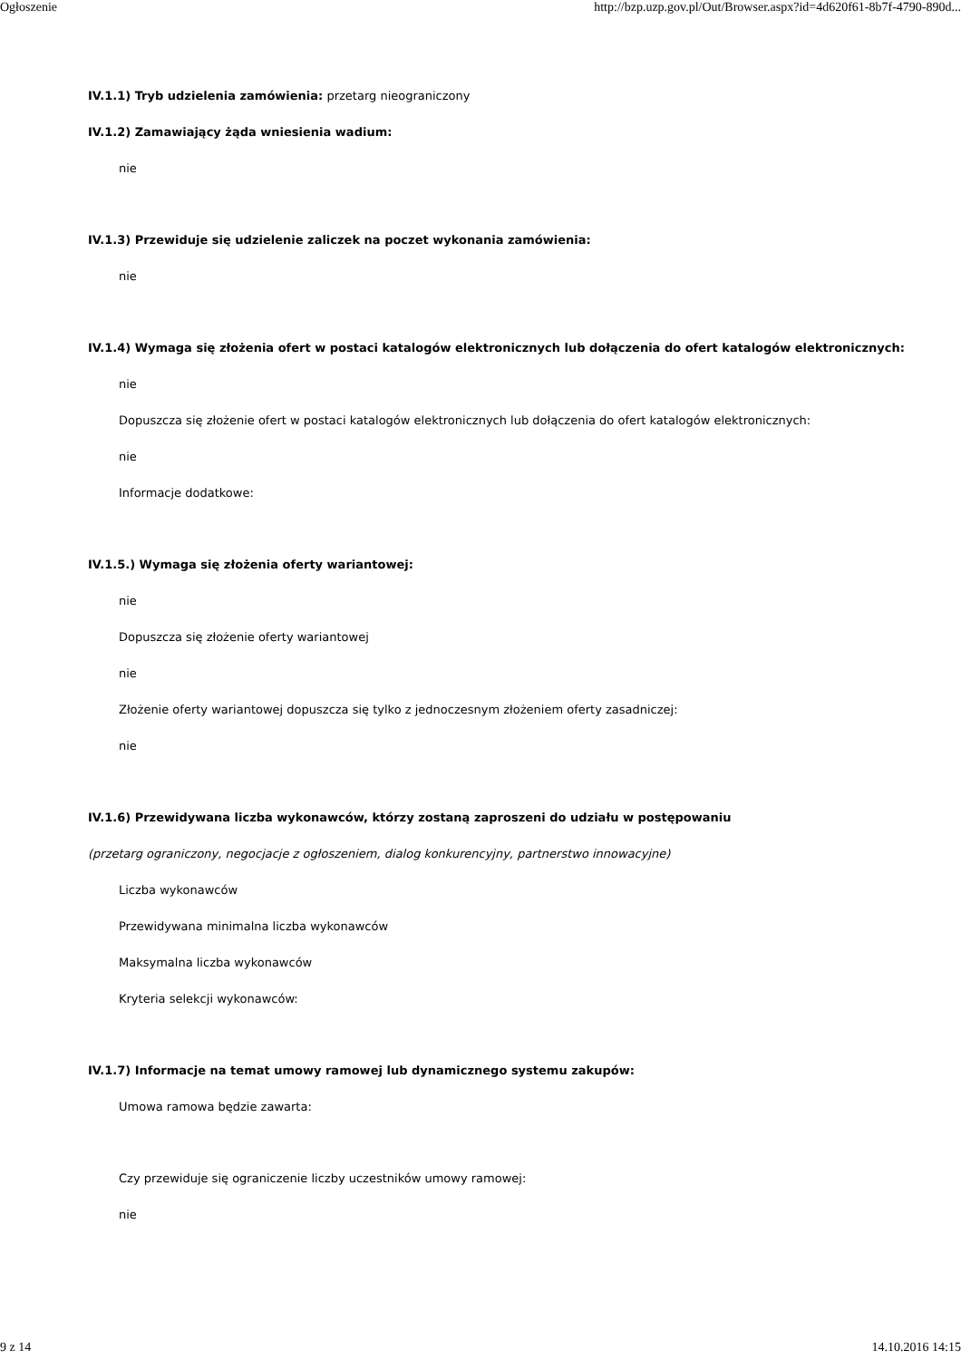Ogłoszenie http://bzp.uzp.gov.pl/Out/Browser.aspx?id=4d620f61-8b7f-4790-890d...
IV.1.1) Tryb udzielenia zamówienia: przetarg nieograniczony
IV.1.2) Zamawiający żąda wniesienia wadium:
nie
IV.1.3) Przewiduje się udzielenie zaliczek na poczet wykonania zamówienia:
nie
IV.1.4) Wymaga się złożenia ofert w postaci katalogów elektronicznych lub dołączenia do ofert katalogów elektronicznych:
nie
Dopuszcza się złożenie ofert w postaci katalogów elektronicznych lub dołączenia do ofert katalogów elektronicznych:
nie
Informacje dodatkowe:
IV.1.5.) Wymaga się złożenia oferty wariantowej:
nie
Dopuszcza się złożenie oferty wariantowej
nie
Złożenie oferty wariantowej dopuszcza się tylko z jednoczesnym złożeniem oferty zasadniczej:
nie
IV.1.6) Przewidywana liczba wykonawców, którzy zostaną zaproszeni do udziału w postępowaniu
(przetarg ograniczony, negocjacje z ogłoszeniem, dialog konkurencyjny, partnerstwo innowacyjne)
Liczba wykonawców
Przewidywana minimalna liczba wykonawców
Maksymalna liczba wykonawców
Kryteria selekcji wykonawców:
IV.1.7) Informacje na temat umowy ramowej lub dynamicznego systemu zakupów:
Umowa ramowa będzie zawarta:
Czy przewiduje się ograniczenie liczby uczestników umowy ramowej:
nie
9 z 14 14.10.2016 14:15